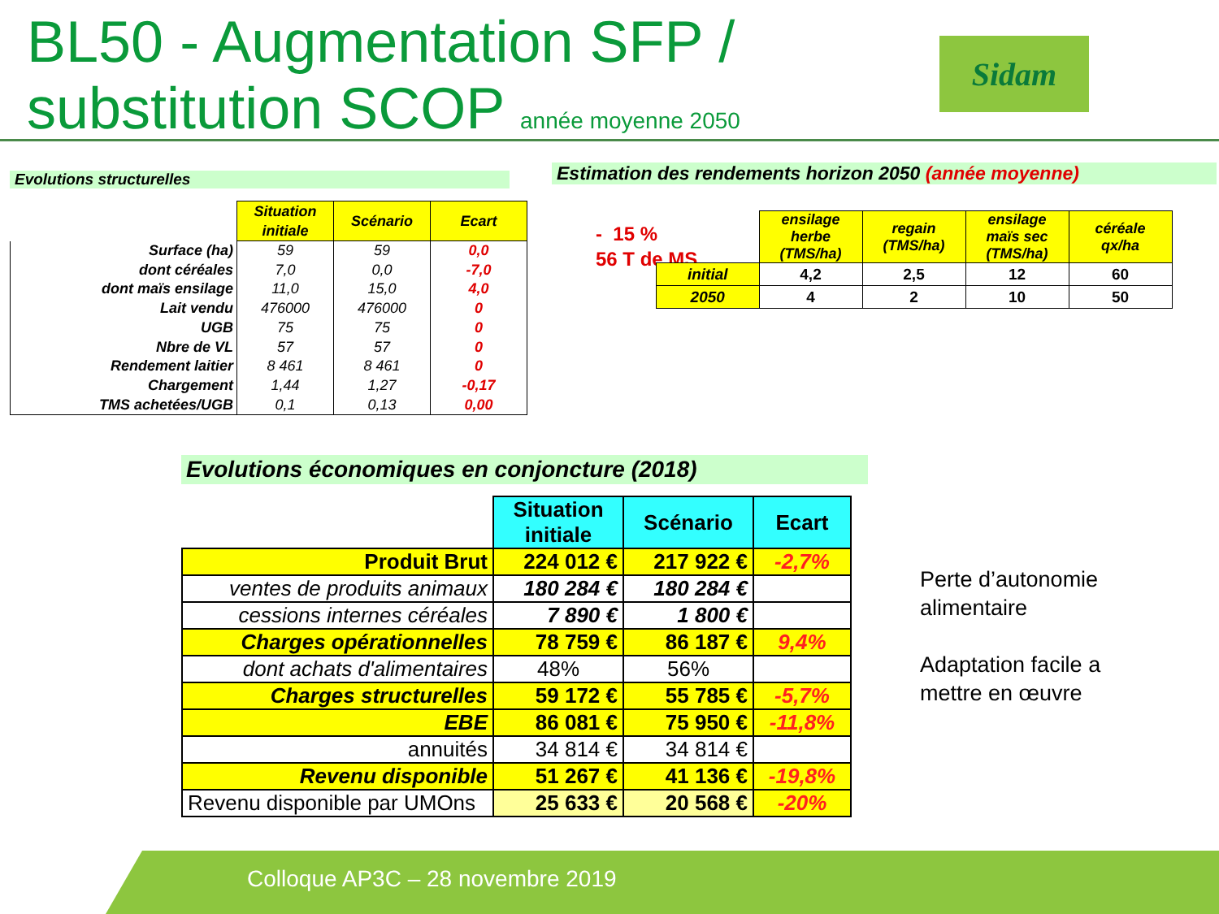BL50 - Augmentation SFP /
substitution SCOP année moyenne 2050
Sidam
Evolutions structurelles
| | Situation initiale | Scénario | Ecart |
| Surface (ha) | 59 | 59 | 0,0 |
| dont céréales | 7,0 | 0,0 | -7,0 |
| dont maïs ensilage | 11,0 | 15,0 | 4,0 |
| Lait vendu | 476000 | 476000 | 0 |
| UGB | 75 | 75 | 0 |
| Nbre de VL | 57 | 57 | 0 |
| Rendement laitier | 8 461 | 8 461 | 0 |
| Chargement | 1,44 | 1,27 | -0,17 |
| TMS achetées/UGB | 0,1 | 0,13 | 0,00 |
Estimation des rendements horizon 2050 (année moyenne)
- 15 %
56 T de MS
| | ensilage herbe (TMS/ha) | regain (TMS/ha) | ensilage maïs sec (TMS/ha) | céréale qx/ha |
| initial | 4,2 | 2,5 | 12 | 60 |
| 2050 | 4 | 2 | 10 | 50 |
Evolutions économiques en conjoncture (2018)
| | Situation initiale | Scénario | Ecart |
| Produit Brut | 224 012 € | 217 922 € | -2,7% |
| ventes de produits animaux | 180 284 € | 180 284 € | |
| cessions internes céréales | 7 890 € | 1 800 € | |
| Charges opérationnelles | 78 759 € | 86 187 € | 9,4% |
| dont achats d'alimentaires | 48% | 56% | |
| Charges structurelles | 59 172 € | 55 785 € | -5,7% |
| EBE | 86 081 € | 75 950 € | -11,8% |
| annuités | 34 814 € | 34 814 € | |
| Revenu disponible | 51 267 € | 41 136 € | -19,8% |
| Revenu disponible par UMOns | 25 633 € | 20 568 € | -20% |
Perte d’autonomie
alimentaire
Adaptation facile a
mettre en œuvre
Colloque AP3C – 28 novembre 2019